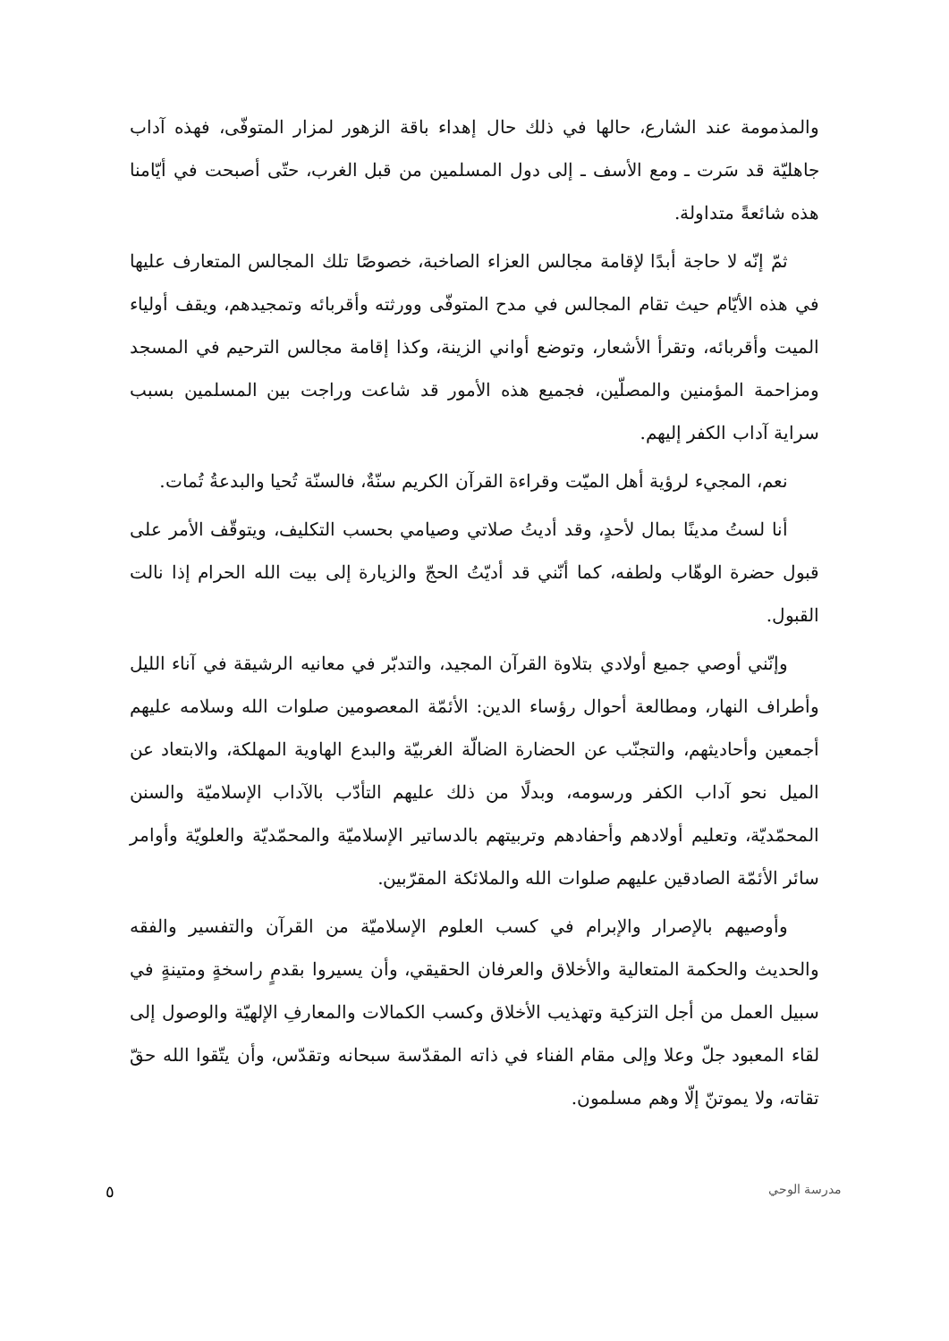والمذمومة عند الشارع، حالها في ذلك حال إهداء باقة الزهور لمزار المتوفّى، فهذه آداب جاهليّة قد سَرت ـ ومع الأسف ـ إلى دول المسلمين من قبل الغرب، حتّى أصبحت في أيّامنا هذه شائعةً متداولة.
ثمّ إنّه لا حاجة أبدًا لإقامة مجالس العزاء الصاخبة، خصوصًا تلك المجالس المتعارف عليها في هذه الأيّام حيث تقام المجالس في مدح المتوفّى وورثته وأقربائه وتمجيدهم، ويقف أولياء الميت وأقربائه، وتقرأ الأشعار، وتوضع أواني الزينة، وكذا إقامة مجالس الترحيم في المسجد ومزاحمة المؤمنين والمصلّين، فجميع هذه الأمور قد شاعت وراجت بين المسلمين بسبب سراية آداب الكفر إليهم.
نعم، المجيء لرؤية أهل الميّت وقراءة القرآن الكريم سنّةٌ، فالسنّة تُحيا والبدعةُ تُمات.
أنا لستُ مدينًا بمال لأحدٍ، وقد أديتُ صلاتي وصيامي بحسب التكليف، ويتوقّف الأمر على قبول حضرة الوهّاب ولطفه، كما أنّني قد أديّتُ الحجّ والزيارة إلى بيت الله الحرام إذا نالت القبول.
وإنّني أوصي جميع أولادي بتلاوة القرآن المجيد، والتدبّر في معانيه الرشيقة في آناء الليل وأطراف النهار، ومطالعة أحوال رؤساء الدين: الأئمّة المعصومين صلوات الله وسلامه عليهم أجمعين وأحاديثهم، والتجنّب عن الحضارة الضالّة الغربيّة والبدع الهاوية المهلكة، والابتعاد عن الميل نحو آداب الكفر ورسومه، وبدلًا من ذلك عليهم التأدّب بالآداب الإسلاميّة والسنن المحمّديّة، وتعليم أولادهم وأحفادهم وتربيتهم بالدساتير الإسلاميّة والمحمّديّة والعلويّة وأوامر سائر الأئمّة الصادقين عليهم صلوات الله والملائكة المقرّبين.
وأوصيهم بالإصرار والإبرام في كسب العلوم الإسلاميّة من القرآن والتفسير والفقه والحديث والحكمة المتعالية والأخلاق والعرفان الحقيقي، وأن يسيروا بقدمٍ راسخةٍ ومتينةٍ في سبيل العمل من أجل التزكية وتهذيب الأخلاق وكسب الكمالات والمعارفِ الإلهيّة والوصول إلى لقاء المعبود جلّ وعلا وإلى مقام الفناء في ذاته المقدّسة سبحانه وتقدّس، وأن يتّقوا الله حقّ تقاته، ولا يموتنّ إلّا وهم مسلمون.
٥ مدرسة الوحي